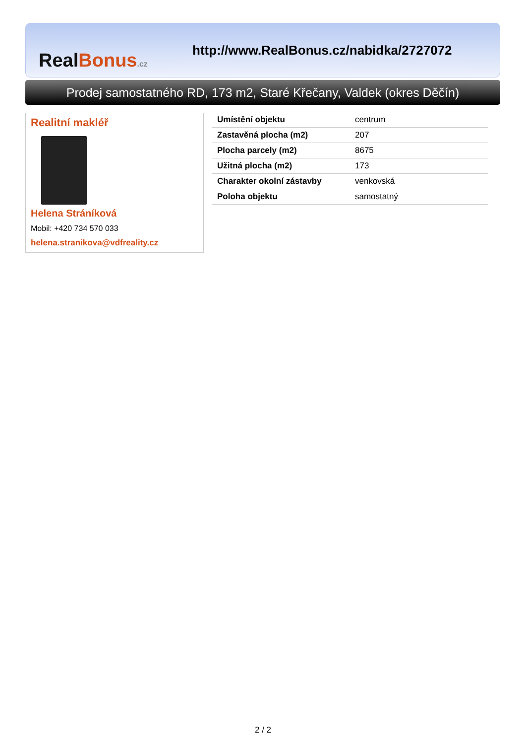Real Bonus.cz
http://www.RealBonus.cz/nabidka/2727072
Prodej samostatného RD, 173 m2, Staré Křečany, Valdek (okres Děčín)
Realitní makléř
Helena Stráníková
Mobil: +420 734 570 033
helena.stranikova@vdfreality.cz
| Umístění objektu | centrum |
| Zastavěná plocha (m2) | 207 |
| Plocha parcely (m2) | 8675 |
| Užitná plocha (m2) | 173 |
| Charakter okolní zástavby | venkovská |
| Poloha objektu | samostatný |
2 / 2